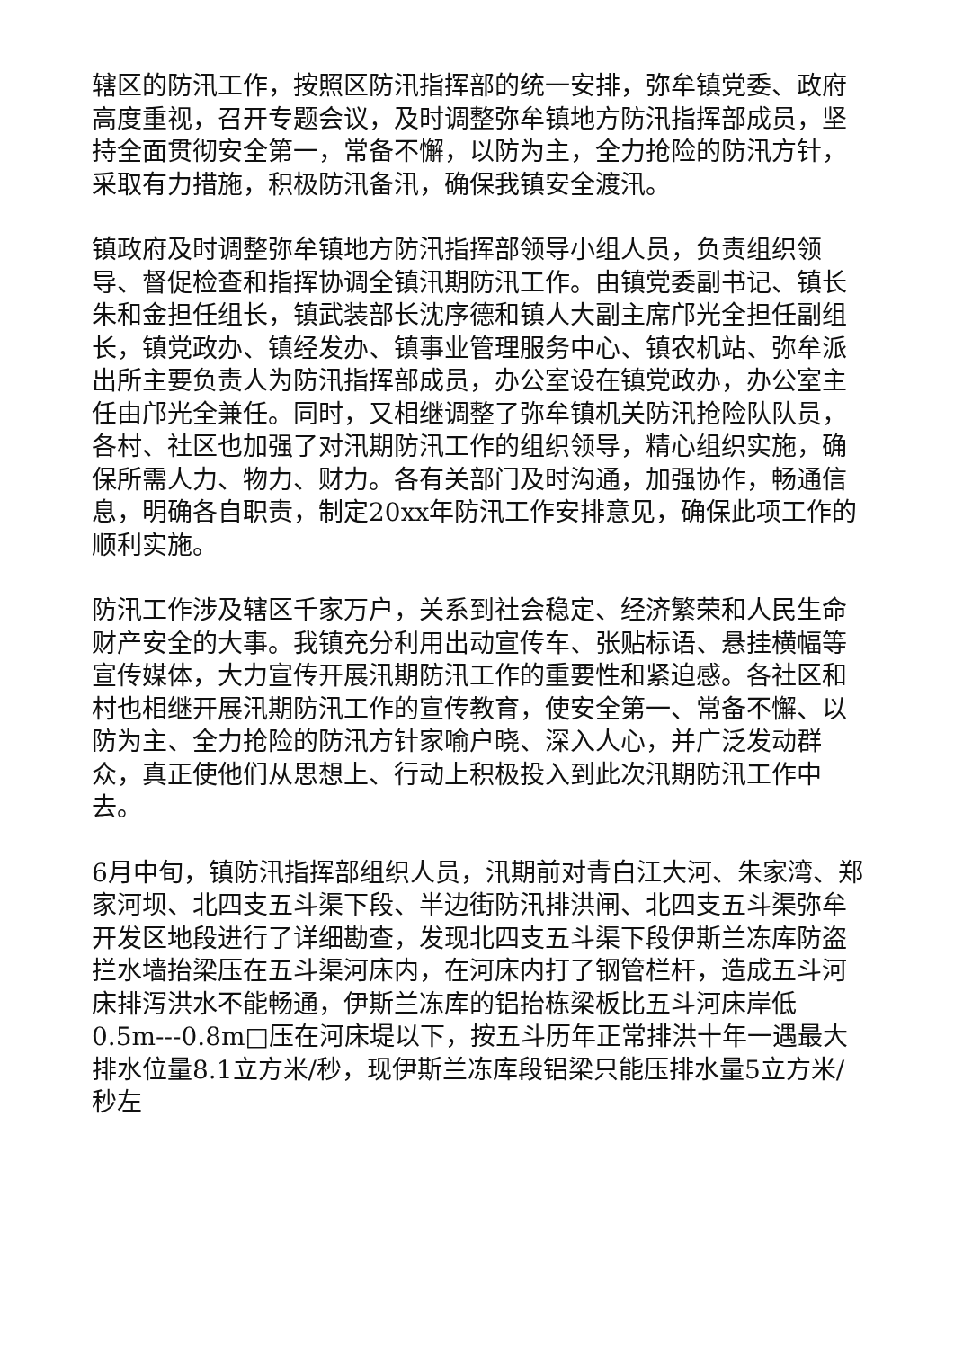辖区的防汛工作，按照区防汛指挥部的统一安排，弥牟镇党委、政府高度重视，召开专题会议，及时调整弥牟镇地方防汛指挥部成员，坚持全面贯彻安全第一，常备不懈，以防为主，全力抢险的防汛方针，采取有力措施，积极防汛备汛，确保我镇安全渡汛。
镇政府及时调整弥牟镇地方防汛指挥部领导小组人员，负责组织领导、督促检查和指挥协调全镇汛期防汛工作。由镇党委副书记、镇长朱和金担任组长，镇武装部长沈序德和镇人大副主席邝光全担任副组长，镇党政办、镇经发办、镇事业管理服务中心、镇农机站、弥牟派出所主要负责人为防汛指挥部成员，办公室设在镇党政办，办公室主任由邝光全兼任。同时，又相继调整了弥牟镇机关防汛抢险队队员，各村、社区也加强了对汛期防汛工作的组织领导，精心组织实施，确保所需人力、物力、财力。各有关部门及时沟通，加强协作，畅通信息，明确各自职责，制定20xx年防汛工作安排意见，确保此项工作的顺利实施。
防汛工作涉及辖区千家万户，关系到社会稳定、经济繁荣和人民生命财产安全的大事。我镇充分利用出动宣传车、张贴标语、悬挂横幅等宣传媒体，大力宣传开展汛期防汛工作的重要性和紧迫感。各社区和村也相继开展汛期防汛工作的宣传教育，使安全第一、常备不懈、以防为主、全力抢险的防汛方针家喻户晓、深入人心，并广泛发动群众，真正使他们从思想上、行动上积极投入到此次汛期防汛工作中去。
6月中旬，镇防汛指挥部组织人员，汛期前对青白江大河、朱家湾、郑家河坝、北四支五斗渠下段、半边街防汛排洪闸、北四支五斗渠弥牟开发区地段进行了详细勘查，发现北四支五斗渠下段伊斯兰冻库防盗拦水墙抬梁压在五斗渠河床内，在河床内打了钢管栏杆，造成五斗河床排泻洪水不能畅通，伊斯兰冻库的铝抬栋梁板比五斗河床岸低0.5m---0.8m□压在河床堤以下，按五斗历年正常排洪十年一遇最大排水位量8.1立方米/秒，现伊斯兰冻库段铝梁只能压排水量5立方米/秒左